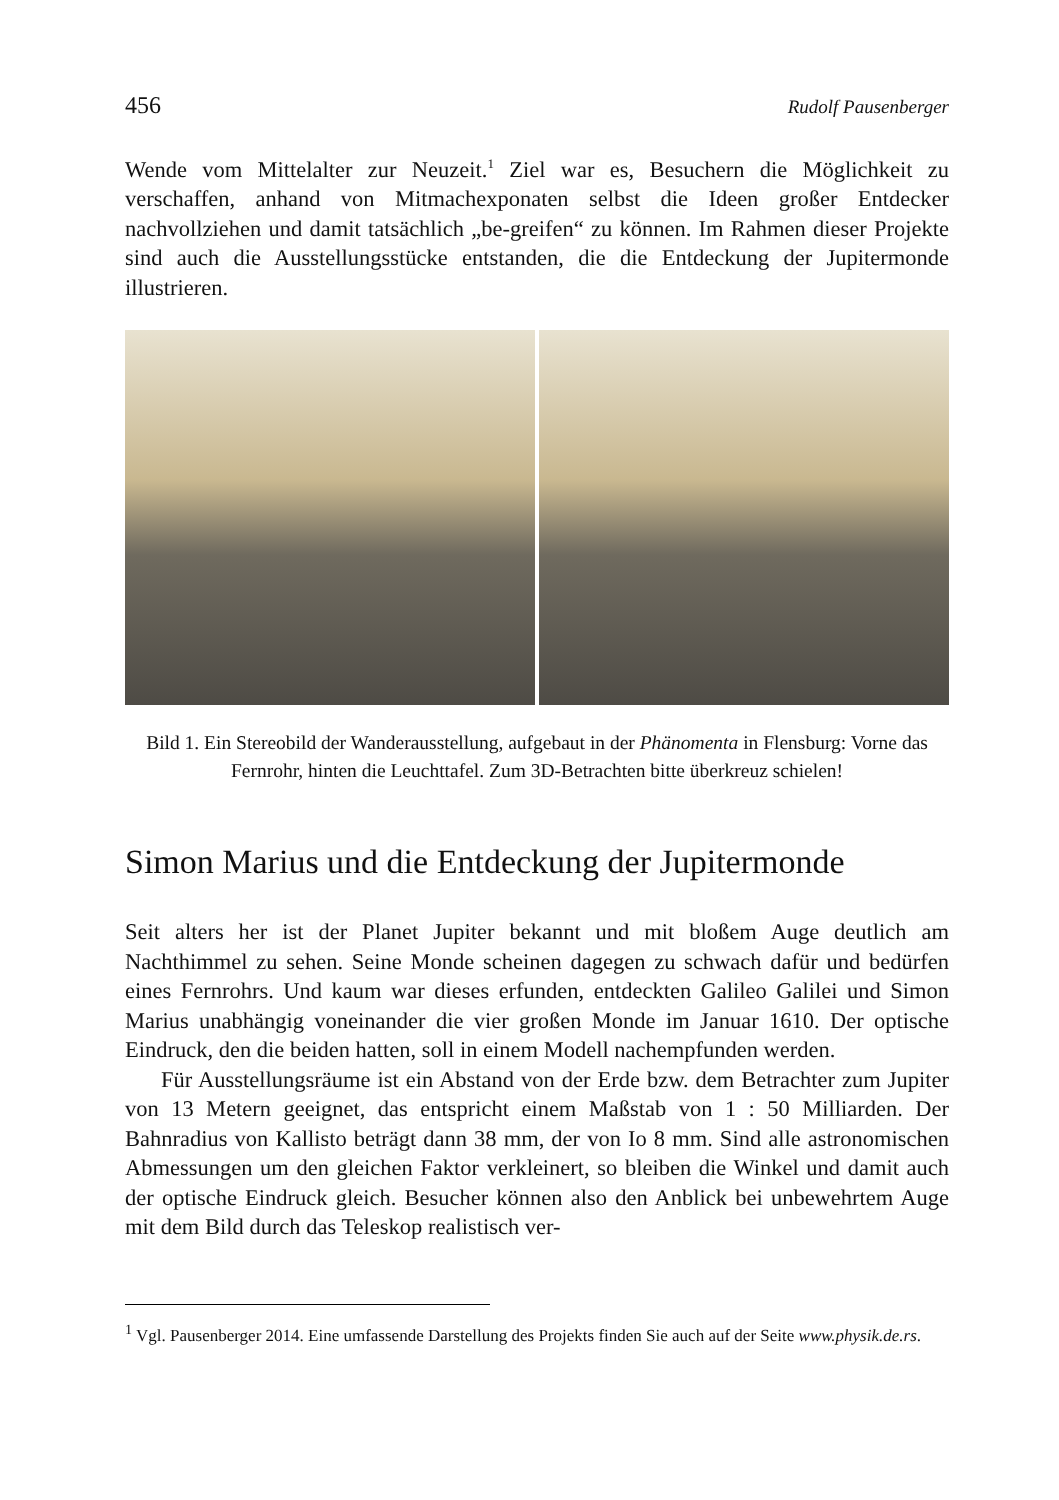456 Rudolf Pausenberger
Wende vom Mittelalter zur Neuzeit.<sup>1</sup> Ziel war es, Besuchern die Möglichkeit zu verschaffen, anhand von Mitmachexponaten selbst die Ideen großer Entdecker nachvollziehen und damit tatsächlich „be-greifen“ zu können. Im Rahmen dieser Projekte sind auch die Ausstellungsstücke entstanden, die die Entdeckung der Jupitermonde illustrieren.
Bild 1. Ein Stereobild der Wanderausstellung, aufgebaut in der Phänomenta in Flensburg: Vorne das Fernrohr, hinten die Leuchttafel. Zum 3D-Betrachten bitte überkreuz schielen!
Simon Marius und die Entdeckung der Jupitermonde
Seit alters her ist der Planet Jupiter bekannt und mit bloßem Auge deutlich am Nachthimmel zu sehen. Seine Monde scheinen dagegen zu schwach dafür und bedürfen eines Fernrohrs. Und kaum war dieses erfunden, entdeckten Galileo Galilei und Simon Marius unabhängig voneinander die vier großen Monde im Januar 1610. Der optische Eindruck, den die beiden hatten, soll in einem Modell nachempfunden werden.
Für Ausstellungsräume ist ein Abstand von der Erde bzw. dem Betrachter zum Jupiter von 13 Metern geeignet, das entspricht einem Maßstab von 1 : 50 Milliarden. Der Bahnradius von Kallisto beträgt dann 38 mm, der von Io 8 mm. Sind alle astronomischen Abmessungen um den gleichen Faktor verkleinert, so bleiben die Winkel und damit auch der optische Eindruck gleich. Besucher können also den Anblick bei unbewehrtem Auge mit dem Bild durch das Teleskop realistisch ver-
<sup>1</sup> Vgl. Pausenberger 2014. Eine umfassende Darstellung des Projekts finden Sie auch auf der Seite www.physik.de.rs.